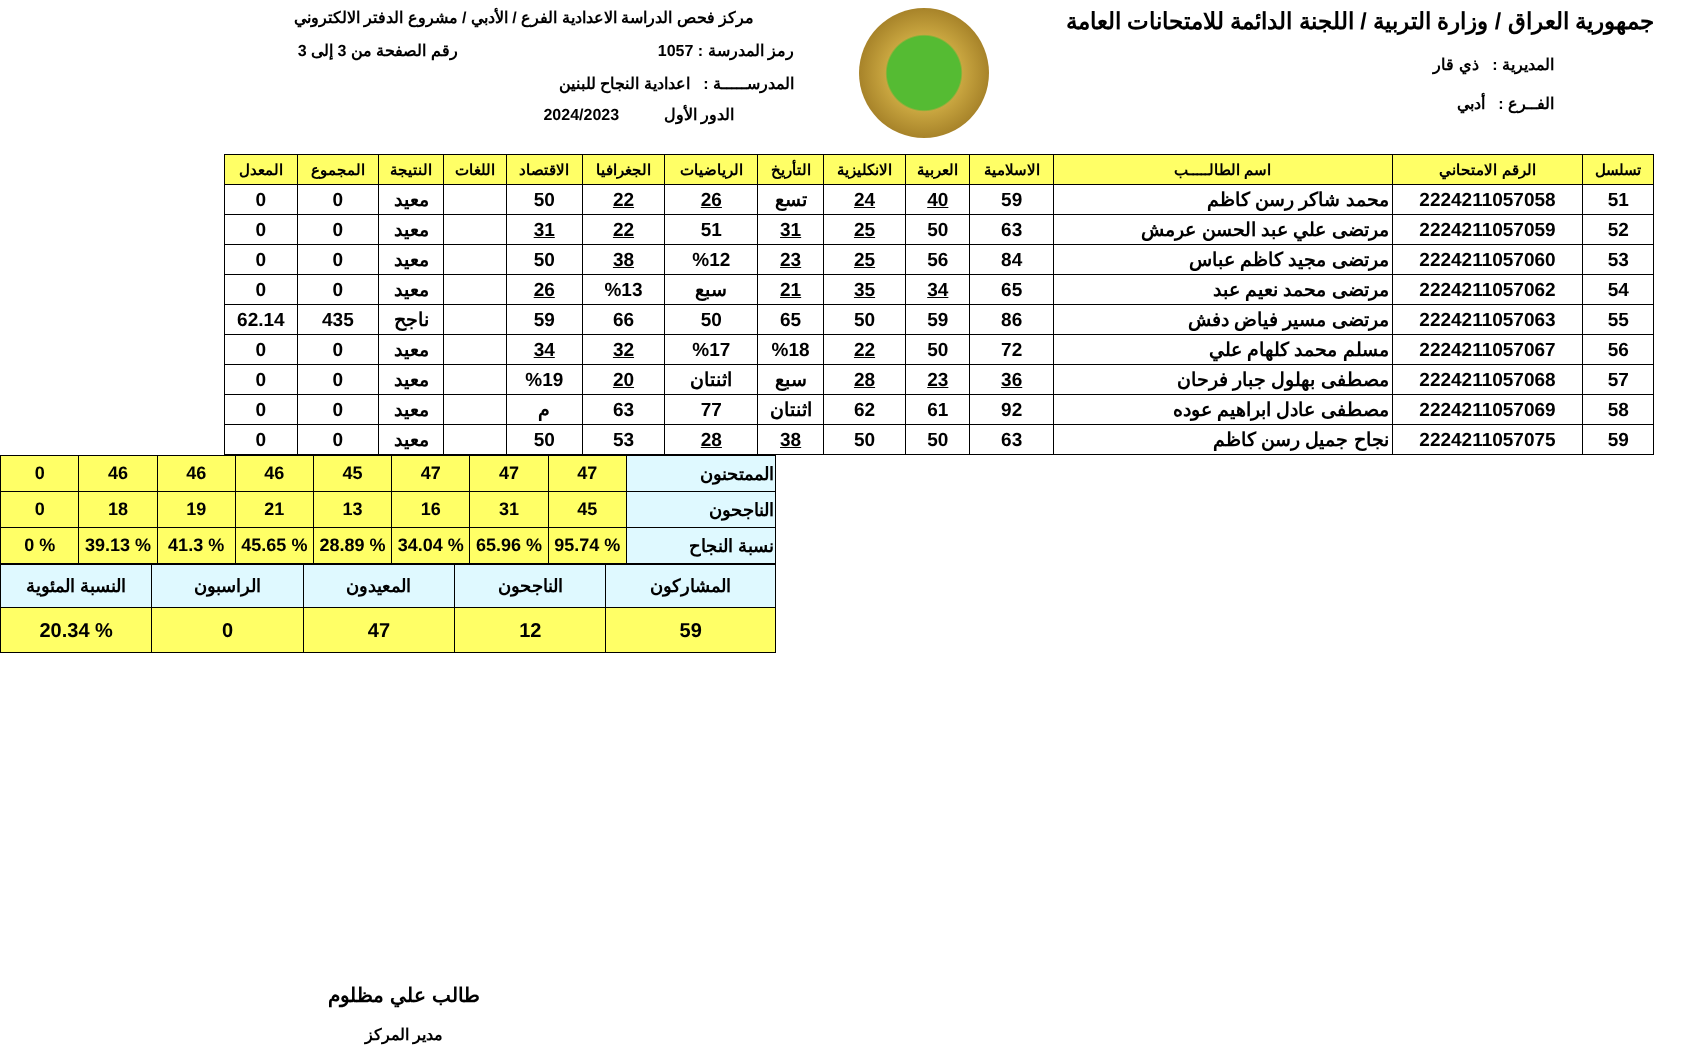جمهورية العراق / وزارة التربية / اللجنة الدائمة للامتحانات العامة
المديرية : ذي قار
الفــرع : أدبي
مركز فحص الدراسة الاعدادية الفرع / الأدبي / مشروع الدفتر الالكتروني
رمز المدرسة : 1057 رقم الصفحة من 3 إلى 3
المدرســـــة : اعدادية النجاح للبنين
الدور الأول 2024/2023
| تسلسل | الرقم الامتحاني | اسم الطالـــــب | الاسلامية | العربية | الانكليزية | التأريخ | الرياضيات | الجغرافيا | الاقتصاد | اللغات | النتيجة | المجموع | المعدل |
| --- | --- | --- | --- | --- | --- | --- | --- | --- | --- | --- | --- | --- | --- |
| 51 | 2224211057058 | محمد شاكر رسن كاظم | 59 | 40 | 24 | تسع | 26 | 22 | 50 | | معيد | 0 | 0 |
| 52 | 2224211057059 | مرتضى علي عبد الحسن عرمش | 63 | 50 | 25 | 31 | 51 | 22 | 31 | | معيد | 0 | 0 |
| 53 | 2224211057060 | مرتضى مجيد كاظم عباس | 84 | 56 | 25 | 23 | %12 | 38 | 50 | | معيد | 0 | 0 |
| 54 | 2224211057062 | مرتضى محمد نعيم عبد | 65 | 34 | 35 | 21 | سبع | %13 | 26 | | معيد | 0 | 0 |
| 55 | 2224211057063 | مرتضى مسير فياض دفش | 86 | 59 | 50 | 65 | 50 | 66 | 59 | | ناجح | 435 | 62.14 |
| 56 | 2224211057067 | مسلم محمد كلهام علي | 72 | 50 | 22 | %18 | %17 | 32 | 34 | | معيد | 0 | 0 |
| 57 | 2224211057068 | مصطفى بهلول جبار فرحان | 36 | 23 | 28 | سبع | اثنتان | 20 | %19 | | معيد | 0 | 0 |
| 58 | 2224211057069 | مصطفى عادل ابراهيم عوده | 92 | 61 | 62 | اثنتان | 77 | 63 | م | | معيد | 0 | 0 |
| 59 | 2224211057075 | نجاح جميل رسن كاظم | 63 | 50 | 50 | 38 | 28 | 53 | 50 | | معيد | 0 | 0 |
| الممتحنون | 47 | 47 | 47 | 45 | 46 | 46 | 46 | 0 |
| الناجحون | 45 | 31 | 16 | 13 | 21 | 19 | 18 | 0 |
| نسبة النجاح | % 95.74 | % 65.96 | % 34.04 | % 28.89 | % 45.65 | % 41.3 | % 39.13 | % 0 |
| المشاركون | الناجحون | المعيدون | الراسبون | النسبة المئوية |
| 59 | 12 | 47 | 0 | % 20.34 |
طالب علي مظلوم
مدير المركز